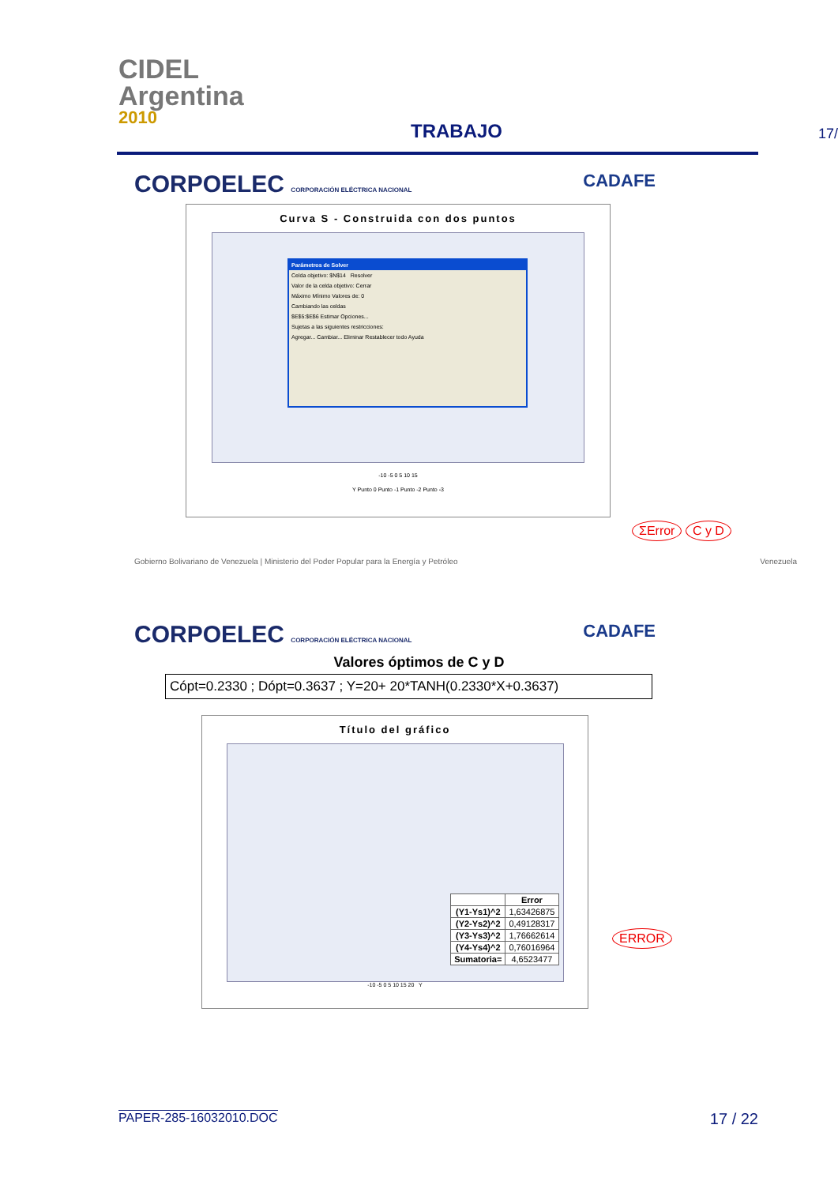CIDEL
Argentina
2010
TRABAJO
17/
CORPOELEC CORPORACIÓN ELÉCTRICA NACIONAL CADAFE
Curva S - Construida con dos puntos
Parámetros de Solver
Celda objetivo: $N$14 Resolver
Valor de la celda objetivo: Cerrar
Máximo Mínimo Valores de: 0
Cambiando las celdas
$E$5:$E$6 Estimar Opciones...
Sujetas a las siguientes restricciones:
Agregar... Cambiar... Eliminar Restablecer todo Ayuda
-10 -5 0 5 10 15
Y Punto 0 Punto -1 Punto -2 Punto -3
ΣError C y D
Gobierno Bolivariano de Venezuela | Ministerio del Poder Popular para la Energía y Petróleo Venezuela
CORPOELEC CORPORACIÓN ELÉCTRICA NACIONAL CADAFE
Valores óptimos de C y D
Cópt=0.2330 ; Dópt=0.3637 ; Y=20+ 20*TANH(0.2330*X+0.3637)
Título del gráfico
| | Error |
| --- | --- |
| (Y1-Ys1)^2 | 1,63426875 |
| (Y2-Ys2)^2 | 0,49128317 |
| (Y3-Ys3)^2 | 1,76662614 |
| (Y4-Ys4)^2 | 0,76016964 |
| Sumatoria= | 4,6523477 |
-10 -5 0 5 10 15 20 Y
ERROR
PAPER-285-16032010.DOC 17 / 22